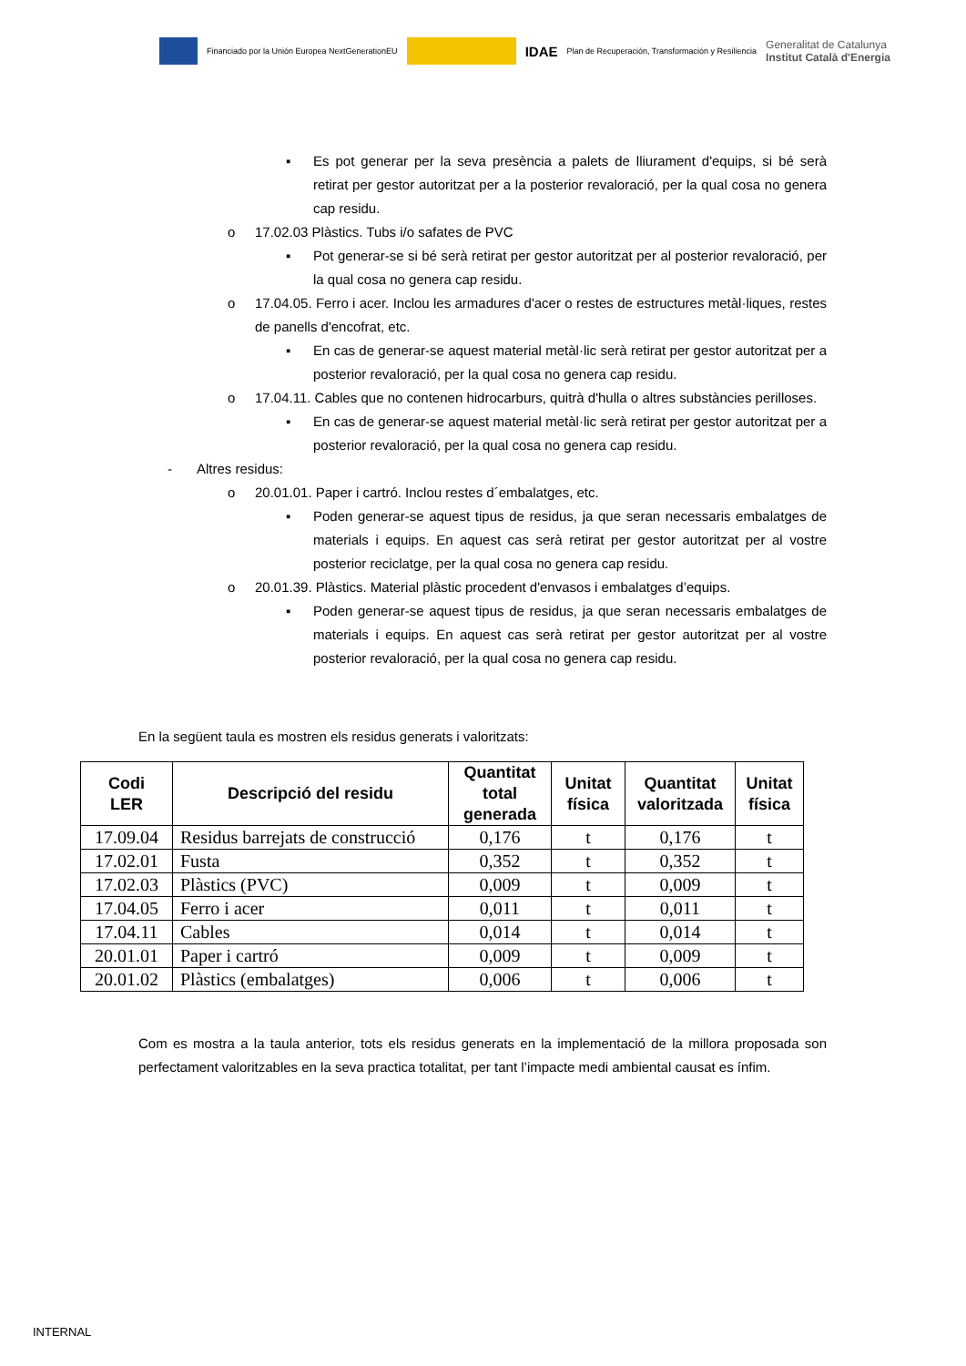Financiado por la Unión Europea NextGenerationEU
IDAE Plan de Recuperación, Transformación y Resiliencia Generalitat de Catalunya
Institut Català d'Energia
▪ Es pot generar per la seva presència a palets de lliurament d'equips, si bé serà retirat per gestor autoritzat per a la posterior revaloració, per la qual cosa no genera cap residu.
o 17.02.03 Plàstics. Tubs i/o safates de PVC
▪ Pot generar-se si bé serà retirat per gestor autoritzat per al posterior revaloració, per la qual cosa no genera cap residu.
o 17.04.05. Ferro i acer. Inclou les armadures d'acer o restes de estructures metàl·liques, restes de panells d'encofrat, etc.
▪ En cas de generar-se aquest material metàl·lic serà retirat per gestor autoritzat per a posterior revaloració, per la qual cosa no genera cap residu.
o 17.04.11. Cables que no contenen hidrocarburs, quitrà d'hulla o altres substàncies perilloses.
▪ En cas de generar-se aquest material metàl·lic serà retirat per gestor autoritzat per a posterior revaloració, per la qual cosa no genera cap residu.
- Altres residus:
o 20.01.01. Paper i cartró. Inclou restes d´embalatges, etc.
▪ Poden generar-se aquest tipus de residus, ja que seran necessaris embalatges de materials i equips. En aquest cas serà retirat per gestor autoritzat per al vostre posterior reciclatge, per la qual cosa no genera cap residu.
o 20.01.39. Plàstics. Material plàstic procedent d'envasos i embalatges d’equips.
▪ Poden generar-se aquest tipus de residus, ja que seran necessaris embalatges de materials i equips. En aquest cas serà retirat per gestor autoritzat per al vostre posterior revaloració, per la qual cosa no genera cap residu.
En la següent taula es mostren els residus generats i valoritzats:
| Codi LER | Descripció del residu | Quantitat total generada | Unitat física | Quantitat valoritzada | Unitat física |
| --- | --- | --- | --- | --- | --- |
| 17.09.04 | Residus barrejats de construcció | 0,176 | t | 0,176 | t |
| 17.02.01 | Fusta | 0,352 | t | 0,352 | t |
| 17.02.03 | Plàstics (PVC) | 0,009 | t | 0,009 | t |
| 17.04.05 | Ferro i acer | 0,011 | t | 0,011 | t |
| 17.04.11 | Cables | 0,014 | t | 0,014 | t |
| 20.01.01 | Paper i cartró | 0,009 | t | 0,009 | t |
| 20.01.02 | Plàstics (embalatges) | 0,006 | t | 0,006 | t |
Com es mostra a la taula anterior, tots els residus generats en la implementació de la millora proposada son perfectament valoritzables en la seva practica totalitat, per tant l’impacte medi ambiental causat es ínfim.
INTERNAL